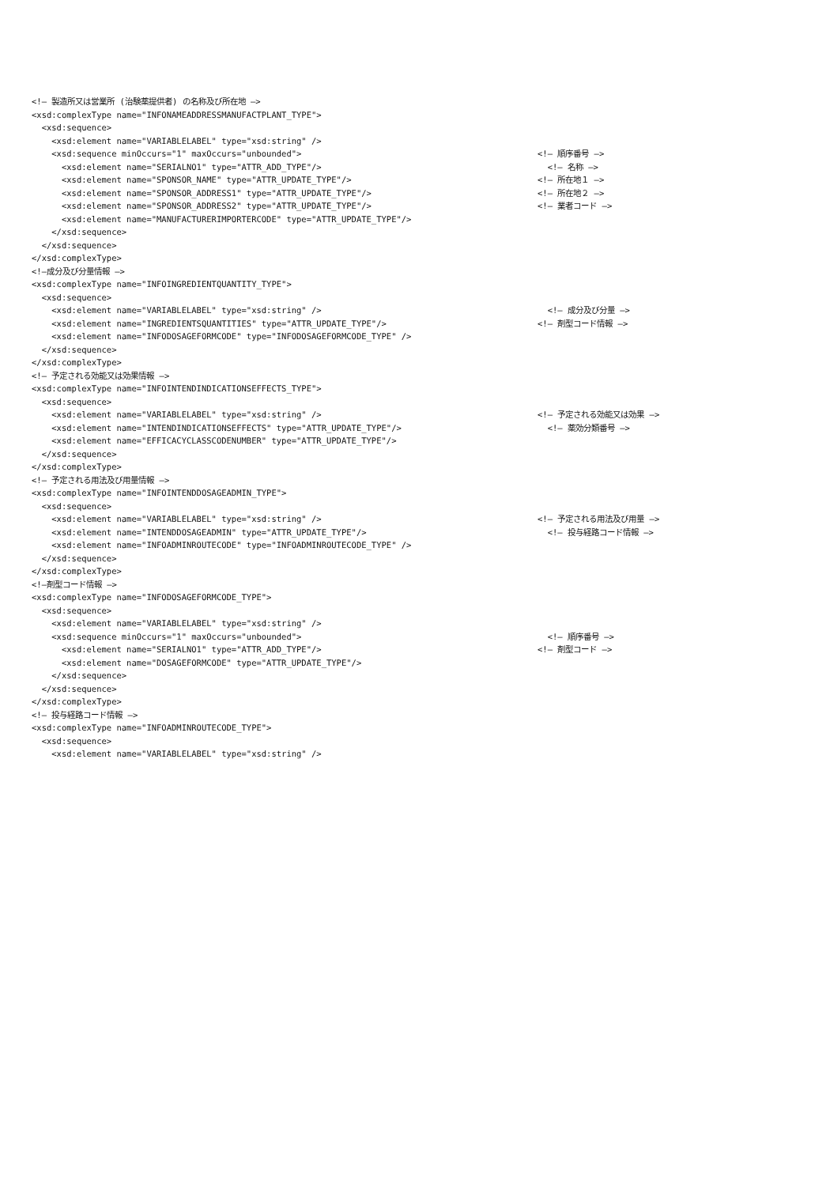<!— 製造所又は営業所 (治験薬提供者) の名称及び所在地 —>
<xsd:complexType name="INFONAMEADDRESSMANUFACTPLANT_TYPE">
<xsd:sequence>
<xsd:element name="VARIABLELABEL" type="xsd:string" />
<xsd:sequence minOccurs="1" maxOccurs="unbounded"> <!— 順序番号 —>
<xsd:element name="SERIALNO1" type="ATTR_ADD_TYPE"/> <!— 名称 —>
<xsd:element name="SPONSOR_NAME" type="ATTR_UPDATE_TYPE"/> <!— 所在地１ —>
<xsd:element name="SPONSOR_ADDRESS1" type="ATTR_UPDATE_TYPE"/> <!— 所在地２ —>
<xsd:element name="SPONSOR_ADDRESS2" type="ATTR_UPDATE_TYPE"/> <!— 業者コード —>
<xsd:element name="MANUFACTURERIMPORTERCODE" type="ATTR_UPDATE_TYPE"/>
</xsd:sequence>
</xsd:sequence>
</xsd:complexType>
<!—成分及び分量情報 —>
<xsd:complexType name="INFOINGREDIENTQUANTITY_TYPE">
<xsd:sequence>
<xsd:element name="VARIABLELABEL" type="xsd:string" /> <!— 成分及び分量 —>
<xsd:element name="INGREDIENTSQUANTITIES" type="ATTR_UPDATE_TYPE"/> <!— 剤型コード情報 —>
<xsd:element name="INFODOSAGEFORMCODE" type="INFODOSAGEFORMCODE_TYPE" />
</xsd:sequence>
</xsd:complexType>
<!— 予定される効能又は効果情報 —>
<xsd:complexType name="INFOINTENDINDICATIONSEFFECTS_TYPE">
<xsd:sequence>
<xsd:element name="VARIABLELABEL" type="xsd:string" /> <!— 予定される効能又は効果 —>
<xsd:element name="INTENDINDICATIONSEFFECTS" type="ATTR_UPDATE_TYPE"/> <!— 薬効分類番号 —>
<xsd:element name="EFFICACYCLASSCODENUMBER" type="ATTR_UPDATE_TYPE"/>
</xsd:sequence>
</xsd:complexType>
<!— 予定される用法及び用量情報 —>
<xsd:complexType name="INFOINTENDDOSAGEADMIN_TYPE">
<xsd:sequence>
<xsd:element name="VARIABLELABEL" type="xsd:string" /> <!— 予定される用法及び用量 —>
<xsd:element name="INTENDDOSAGEADMIN" type="ATTR_UPDATE_TYPE"/> <!— 投与経路コード情報 —>
<xsd:element name="INFOADMINROUTECODE" type="INFOADMINROUTECODE_TYPE" />
</xsd:sequence>
</xsd:complexType>
<!—剤型コード情報 —>
<xsd:complexType name="INFODOSAGEFORMCODE_TYPE">
<xsd:sequence>
<xsd:element name="VARIABLELABEL" type="xsd:string" />
<xsd:sequence minOccurs="1" maxOccurs="unbounded"> <!— 順序番号 —>
<xsd:element name="SERIALNO1" type="ATTR_ADD_TYPE"/> <!— 剤型コード —>
<xsd:element name="DOSAGEFORMCODE" type="ATTR_UPDATE_TYPE"/>
</xsd:sequence>
</xsd:sequence>
</xsd:complexType>
<!— 投与経路コード情報 —>
<xsd:complexType name="INFOADMINROUTECODE_TYPE">
<xsd:sequence>
<xsd:element name="VARIABLELABEL" type="xsd:string" />